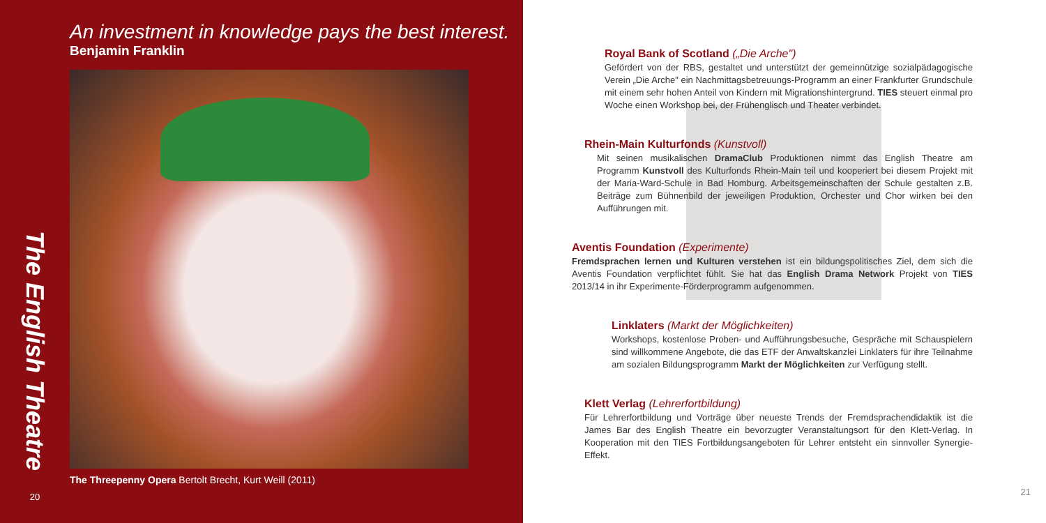The English Theatre
20
An investment in knowledge pays the best interest.
Benjamin Franklin
The Threepenny Opera Bertolt Brecht, Kurt Weill (2011)
Royal Bank of Scotland („Die Arche")
Gefördert von der RBS, gestaltet und unterstützt der gemeinnützige sozialpädagogische Verein „Die Arche" ein Nachmittagsbetreuungs-Programm an einer Frankfurter Grundschule mit einem sehr hohen Anteil von Kindern mit Migrationshintergrund. TIES steuert einmal pro Woche einen Workshop bei, der Frühenglisch und Theater verbindet.
Rhein-Main Kulturfonds (Kunstvoll)
Mit seinen musikalischen DramaClub Produktionen nimmt das English Theatre am Programm Kunstvoll des Kulturfonds Rhein-Main teil und kooperiert bei diesem Projekt mit der Maria-Ward-Schule in Bad Homburg. Arbeitsgemeinschaften der Schule gestalten z.B. Beiträge zum Bühnenbild der jeweiligen Produktion, Orchester und Chor wirken bei den Aufführungen mit.
Aventis Foundation (Experimente)
Fremdsprachen lernen und Kulturen verstehen ist ein bildungspolitisches Ziel, dem sich die Aventis Foundation verpflichtet fühlt. Sie hat das English Drama Network Projekt von TIES 2013/14 in ihr Experimente-Förderprogramm aufgenommen.
Linklaters (Markt der Möglichkeiten)
Workshops, kostenlose Proben- und Aufführungsbesuche, Gespräche mit Schauspielern sind willkommene Angebote, die das ETF der Anwaltskanzlei Linklaters für ihre Teilnahme am sozialen Bildungsprogramm Markt der Möglichkeiten zur Verfügung stellt.
Klett Verlag (Lehrerfortbildung)
Für Lehrerfortbildung und Vorträge über neueste Trends der Fremdsprachendidaktik ist die James Bar des English Theatre ein bevorzugter Veranstaltungsort für den Klett-Verlag. In Kooperation mit den TIES Fortbildungsangeboten für Lehrer entsteht ein sinnvoller Synergie-Effekt.
21